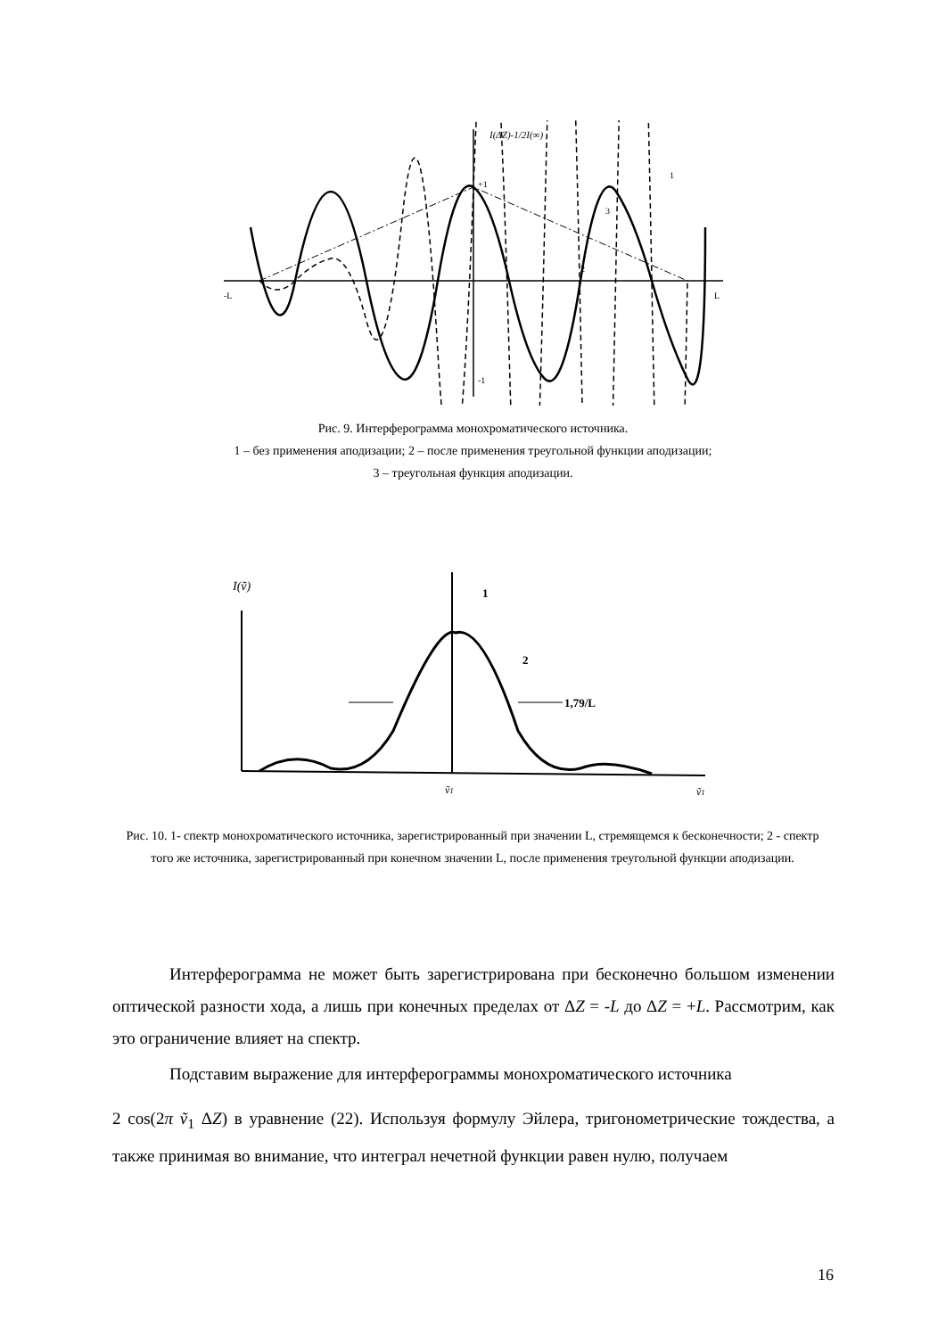I(ΔZ)-1/2I(∞)
+1
-1
-L
L
1
3
2
Рис. 9. Интерферограмма монохроматического источника.
1 – без применения аподизации; 2 – после применения треугольной функции аподизации;
3 – треугольная функция аподизации.
I(ṽ)
1
2
1,79/L
ṽ1
ṽ1
Рис. 10. 1- спектр монохроматического источника, зарегистрированный при значении L, стремящемся к бесконечности; 2 - спектр того же источника, зарегистрированный при конечном значении L, после применения треугольной функции аподизации.
Интерферограмма не может быть зарегистрирована при бесконечно большом изменении оптической разности хода, а лишь при конечных пределах от ΔZ = -L до ΔZ = +L. Рассмотрим, как это ограничение влияет на спектр.
Подставим выражение для интерферограммы монохроматического источника
2 cos(2π ṽ<sub>1</sub> ΔZ) в уравнение (22). Используя формулу Эйлера, тригонометрические тождества, а также принимая во внимание, что интеграл нечетной функции равен нулю, получаем
16